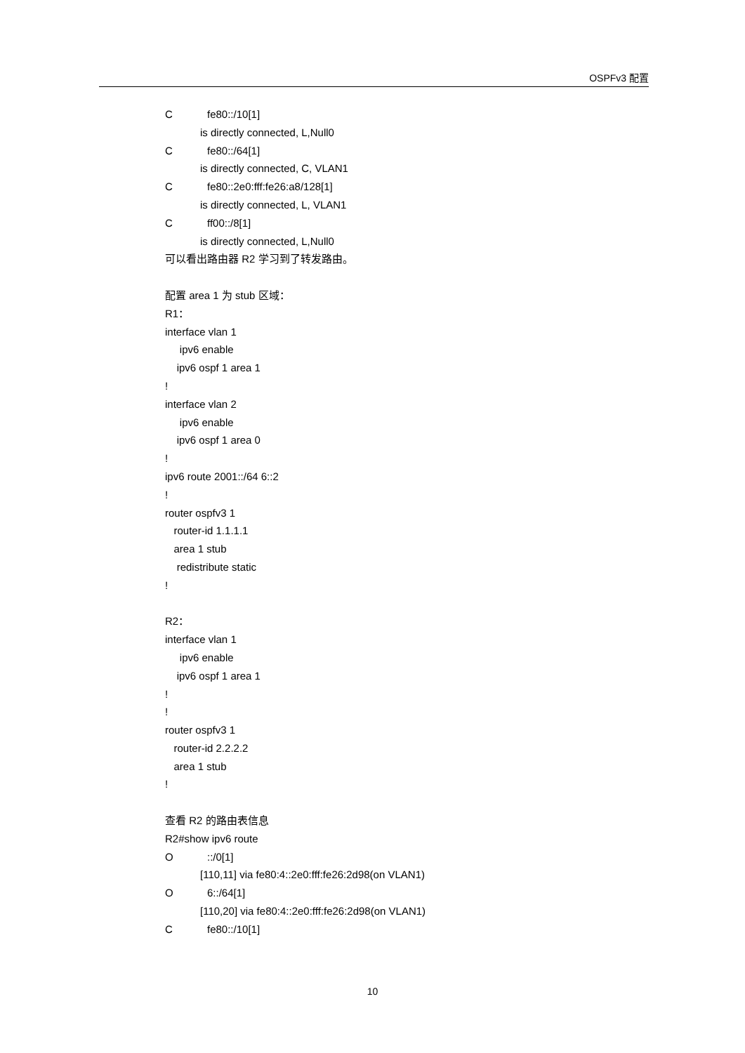OSPFv3 配置
Cfe80::/10[1]
is directly connected, L,Null0
Cfe80::/64[1]
is directly connected, C, VLAN1
Cfe80::2e0:fff:fe26:a8/128[1]
is directly connected, L, VLAN1
Cff00::/8[1]
is directly connected, L,Null0
可以看出路由器 R2 学习到了转发路由。
配置 area 1 为 stub 区域：
R1：
interface vlan 1
ipv6 enable
ipv6 ospf 1 area 1
!
interface vlan 2
ipv6 enable
ipv6 ospf 1 area 0
!
ipv6 route 2001::/64 6::2
!
router ospfv3 1
router-id 1.1.1.1
area 1 stub
redistribute static
!
R2：
interface vlan 1
ipv6 enable
ipv6 ospf 1 area 1
!
!
router ospfv3 1
router-id 2.2.2.2
area 1 stub
!
查看 R2 的路由表信息
R2#show ipv6 route
O::/0[1]
[110,11] via fe80:4::2e0:fff:fe26:2d98(on VLAN1)
O 6::/64[1]
[110,20] via fe80:4::2e0:fff:fe26:2d98(on VLAN1)
Cfe80::/10[1]
10